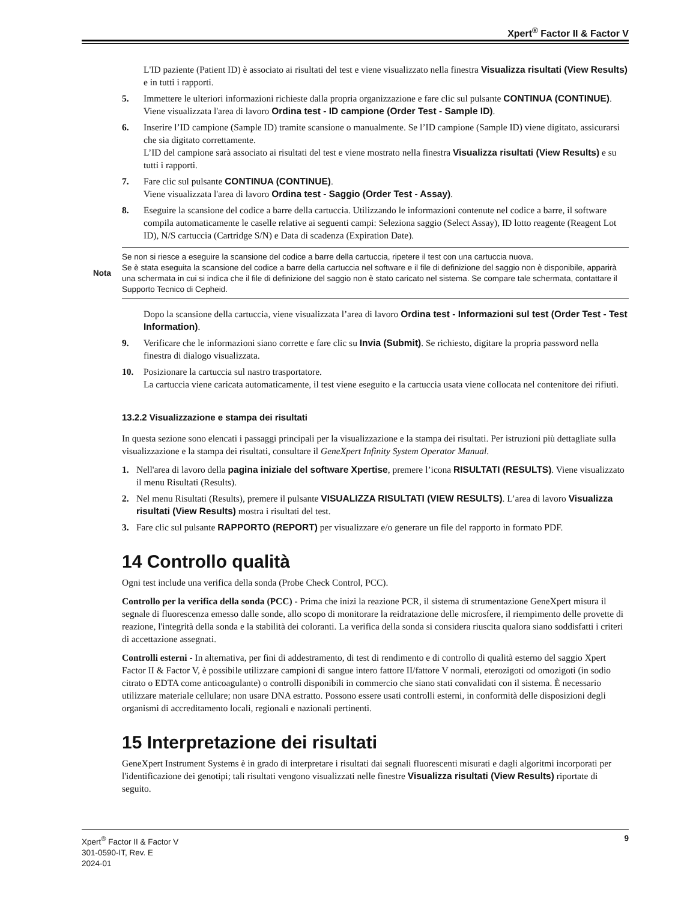Xpert<sup>®</sup> Factor II & Factor V
L'ID paziente (Patient ID) è associato ai risultati del test e viene visualizzato nella finestra Visualizza risultati (View Results) e in tutti i rapporti.
5. Immettere le ulteriori informazioni richieste dalla propria organizzazione e fare clic sul pulsante CONTINUA (CONTINUE).
Viene visualizzata l'area di lavoro Ordina test - ID campione (Order Test - Sample ID).
6. Inserire l’ID campione (Sample ID) tramite scansione o manualmente. Se l’ID campione (Sample ID) viene digitato, assicurarsi che sia digitato correttamente.
L’ID del campione sarà associato ai risultati del test e viene mostrato nella finestra Visualizza risultati (View Results) e su tutti i rapporti.
7. Fare clic sul pulsante CONTINUA (CONTINUE).
Viene visualizzata l'area di lavoro Ordina test - Saggio (Order Test - Assay).
8. Eseguire la scansione del codice a barre della cartuccia. Utilizzando le informazioni contenute nel codice a barre, il software compila automaticamente le caselle relative ai seguenti campi: Seleziona saggio (Select Assay), ID lotto reagente (Reagent Lot ID), N/S cartuccia (Cartridge S/N) e Data di scadenza (Expiration Date).
Nota Se non si riesce a eseguire la scansione del codice a barre della cartuccia, ripetere il test con una cartuccia nuova.
Se è stata eseguita la scansione del codice a barre della cartuccia nel software e il file di definizione del saggio non è disponibile, apparirà una schermata in cui si indica che il file di definizione del saggio non è stato caricato nel sistema. Se compare tale schermata, contattare il Supporto Tecnico di Cepheid.
Dopo la scansione della cartuccia, viene visualizzata l’area di lavoro Ordina test - Informazioni sul test (Order Test - Test Information).
9. Verificare che le informazioni siano corrette e fare clic su Invia (Submit). Se richiesto, digitare la propria password nella finestra di dialogo visualizzata.
10. Posizionare la cartuccia sul nastro trasportatore.
La cartuccia viene caricata automaticamente, il test viene eseguito e la cartuccia usata viene collocata nel contenitore dei rifiuti.
13.2.2 Visualizzazione e stampa dei risultati
In questa sezione sono elencati i passaggi principali per la visualizzazione e la stampa dei risultati. Per istruzioni più dettagliate sulla visualizzazione e la stampa dei risultati, consultare il GeneXpert Infinity System Operator Manual.
1. Nell'area di lavoro della pagina iniziale del software Xpertise, premere l’icona RISULTATI (RESULTS). Viene visualizzato il menu Risultati (Results).
2. Nel menu Risultati (Results), premere il pulsante VISUALIZZA RISULTATI (VIEW RESULTS). L’area di lavoro Visualizza risultati (View Results) mostra i risultati del test.
3. Fare clic sul pulsante RAPPORTO (REPORT) per visualizzare e/o generare un file del rapporto in formato PDF.
14 Controllo qualità
Ogni test include una verifica della sonda (Probe Check Control, PCC).
Controllo per la verifica della sonda (PCC) - Prima che inizi la reazione PCR, il sistema di strumentazione GeneXpert misura il segnale di fluorescenza emesso dalle sonde, allo scopo di monitorare la reidratazione delle microsfere, il riempimento delle provette di reazione, l'integrità della sonda e la stabilità dei coloranti. La verifica della sonda si considera riuscita qualora siano soddisfatti i criteri di accettazione assegnati.
Controlli esterni - In alternativa, per fini di addestramento, di test di rendimento e di controllo di qualità esterno del saggio Xpert Factor II & Factor V, è possibile utilizzare campioni di sangue intero fattore II/fattore V normali, eterozigoti od omozigoti (in sodio citrato o EDTA come anticoagulante) o controlli disponibili in commercio che siano stati convalidati con il sistema. È necessario utilizzare materiale cellulare; non usare DNA estratto. Possono essere usati controlli esterni, in conformità delle disposizioni degli organismi di accreditamento locali, regionali e nazionali pertinenti.
15 Interpretazione dei risultati
GeneXpert Instrument Systems è in grado di interpretare i risultati dai segnali fluorescenti misurati e dagli algoritmi incorporati per l'identificazione dei genotipi; tali risultati vengono visualizzati nelle finestre Visualizza risultati (View Results) riportate di seguito.
Xpert<sup>®</sup> Factor II & Factor V
301-0590-IT, Rev. E
2024-01
9